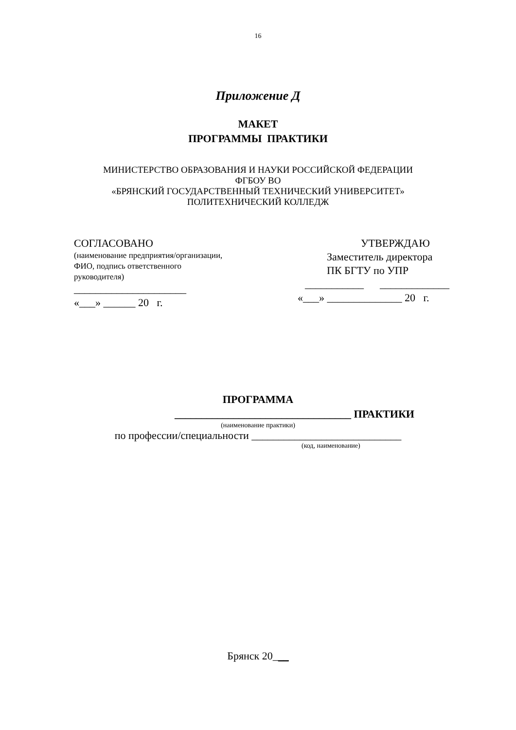16
Приложение Д
МАКЕТ
ПРОГРАММЫ ПРАКТИКИ
МИНИСТЕРСТВО ОБРАЗОВАНИЯ И НАУКИ РОССИЙСКОЙ ФЕДЕРАЦИИ
ФГБОУ ВО
«БРЯНСКИЙ ГОСУДАРСТВЕННЫЙ ТЕХНИЧЕСКИЙ УНИВЕРСИТЕТ»
ПОЛИТЕХНИЧЕСКИЙ КОЛЛЕДЖ
СОГЛАСОВАНО
(наименование предприятия/организации,
ФИО, подпись ответственного
руководителя)
_____________________
«___» ______ 20 г.
УТВЕРЖДАЮ
Заместитель директора
ПК БГТУ по УПР
___________ _____________
«___» ______________ 20 г.
ПРОГРАММА
_________________________________ ПРАКТИКИ
(наименование практики)
по профессии/специальности ____________________________
(код, наименование)
Брянск 20___